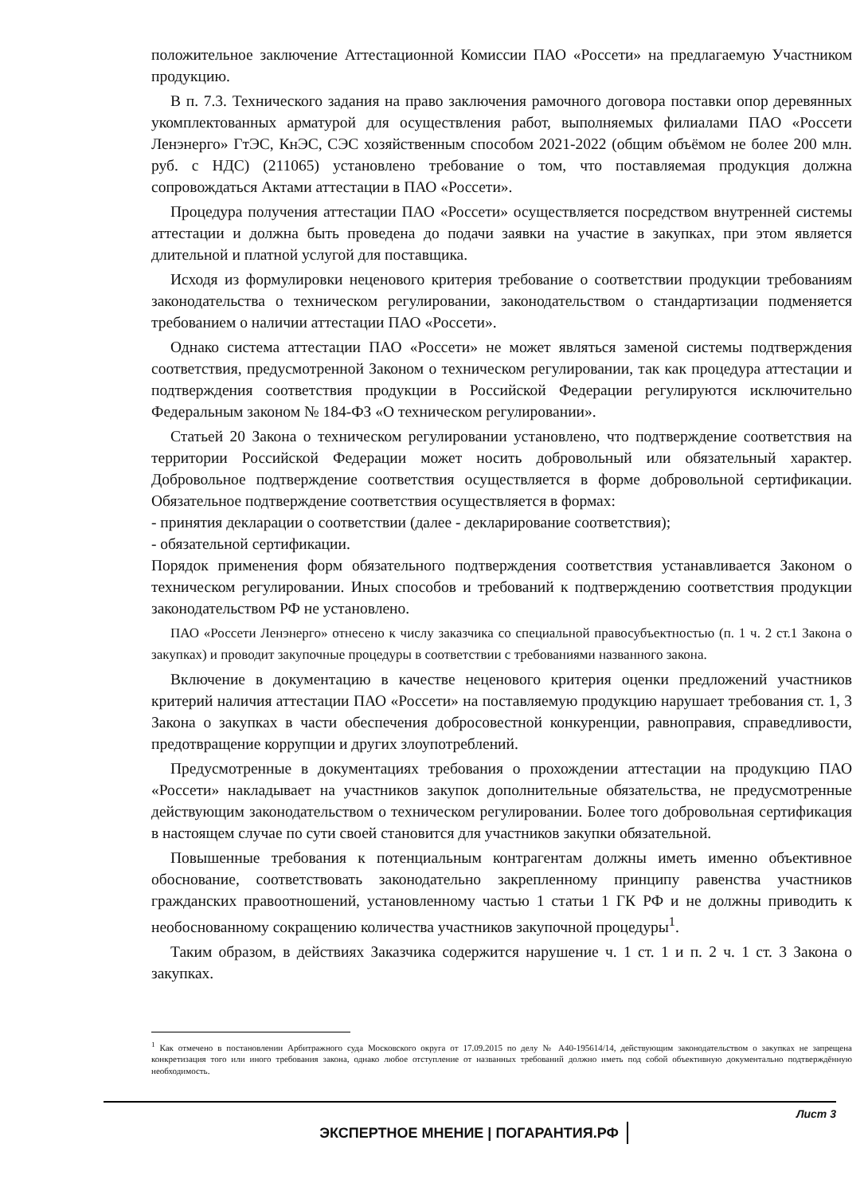положительное заключение Аттестационной Комиссии ПАО «Россети» на предлагаемую Участником продукцию.
В п. 7.3. Технического задания на право заключения рамочного договора поставки опор деревянных укомплектованных арматурой для осуществления работ, выполняемых филиалами ПАО «Россети Ленэнерго» ГтЭС, КнЭС, СЭС хозяйственным способом 2021-2022 (общим объёмом не более 200 млн. руб. с НДС) (211065) установлено требование о том, что поставляемая продукция должна сопровождаться Актами аттестации в ПАО «Россети».
Процедура получения аттестации ПАО «Россети» осуществляется посредством внутренней системы аттестации и должна быть проведена до подачи заявки на участие в закупках, при этом является длительной и платной услугой для поставщика.
Исходя из формулировки неценового критерия требование о соответствии продукции требованиям законодательства о техническом регулировании, законодательством о стандартизации подменяется требованием о наличии аттестации ПАО «Россети».
Однако система аттестации ПАО «Россети» не может являться заменой системы подтверждения соответствия, предусмотренной Законом о техническом регулировании, так как процедура аттестации и подтверждения соответствия продукции в Российской Федерации регулируются исключительно Федеральным законом № 184-ФЗ «О техническом регулировании».
Статьей 20 Закона о техническом регулировании установлено, что подтверждение соответствия на территории Российской Федерации может носить добровольный или обязательный характер. Добровольное подтверждение соответствия осуществляется в форме добровольной сертификации. Обязательное подтверждение соответствия осуществляется в формах:
- принятия декларации о соответствии (далее - декларирование соответствия);
- обязательной сертификации.
Порядок применения форм обязательного подтверждения соответствия устанавливается Законом о техническом регулировании. Иных способов и требований к подтверждению соответствия продукции законодательством РФ не установлено.
ПАО «Россети Ленэнерго» отнесено к числу заказчика со специальной правосубъектностью (п. 1 ч. 2 ст.1 Закона о закупках) и проводит закупочные процедуры в соответствии с требованиями названного закона.
Включение в документацию в качестве неценового критерия оценки предложений участников критерий наличия аттестации ПАО «Россети» на поставляемую продукцию нарушает требования ст. 1, 3 Закона о закупках в части обеспечения добросовестной конкуренции, равноправия, справедливости, предотвращение коррупции и других злоупотреблений.
Предусмотренные в документациях требования о прохождении аттестации на продукцию ПАО «Россети» накладывает на участников закупок дополнительные обязательства, не предусмотренные действующим законодательством о техническом регулировании. Более того добровольная сертификация в настоящем случае по сути своей становится для участников закупки обязательной.
Повышенные требования к потенциальным контрагентам должны иметь именно объективное обоснование, соответствовать законодательно закрепленному принципу равенства участников гражданских правоотношений, установленному частью 1 статьи 1 ГК РФ и не должны приводить к необоснованному сокращению количества участников закупочной процедуры<sup>1</sup>.
Таким образом, в действиях Заказчика содержится нарушение ч. 1 ст. 1 и п. 2 ч. 1 ст. 3 Закона о закупках.
<sup>1</sup> Как отмечено в постановлении Арбитражного суда Московского округа от 17.09.2015 по делу № А40-195614/14, действующим законодательством о закупках не запрещена конкретизация того или иного требования закона, однако любое отступление от названных требований должно иметь под собой объективную документально подтверждённую необходимость.
Лист 3
ЭКСПЕРТНОЕ МНЕНИЕ | ПОГАРАНТИЯ.РФ